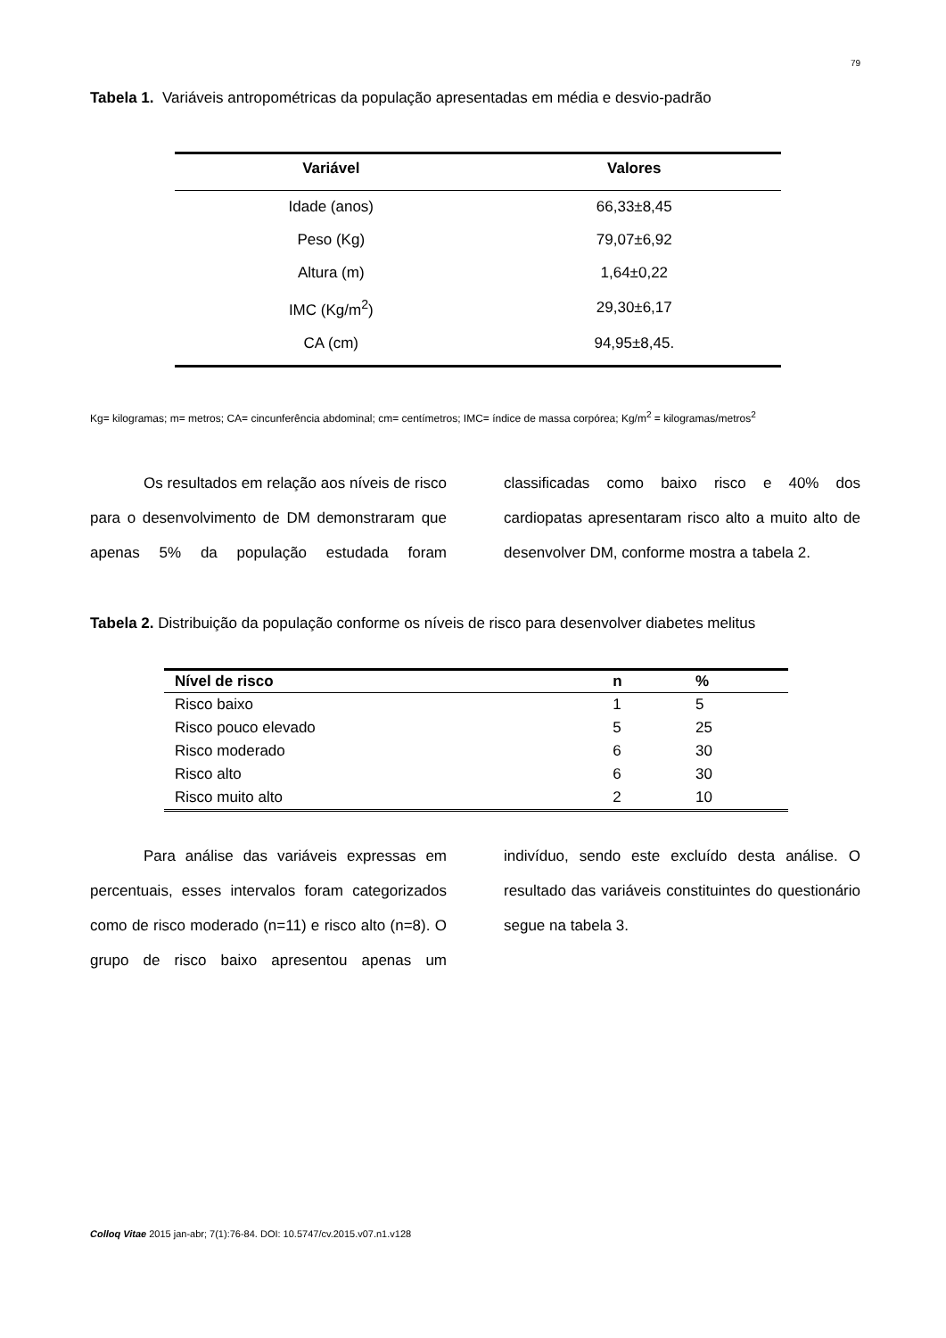79
Tabela 1. Variáveis antropométricas da população apresentadas em média e desvio-padrão
| Variável | Valores |
| --- | --- |
| Idade (anos) | 66,33±8,45 |
| Peso (Kg) | 79,07±6,92 |
| Altura (m) | 1,64±0,22 |
| IMC (Kg/m<sup>2</sup>) | 29,30±6,17 |
| CA (cm) | 94,95±8,45. |
Kg= kilogramas; m= metros; CA= cincunferência abdominal; cm= centímetros; IMC= índice de massa corpórea; Kg/m<sup>2</sup> = kilogramas/metros<sup>2</sup>
Os resultados em relação aos níveis de risco para o desenvolvimento de DM demonstraram que apenas 5% da população estudada foram classificadas como baixo risco e 40% dos cardiopatas apresentaram risco alto a muito alto de desenvolver DM, conforme mostra a tabela 2.
Tabela 2. Distribuição da população conforme os níveis de risco para desenvolver diabetes melitus
| Nível de risco | n | % |
| --- | --- | --- |
| Risco baixo | 1 | 5 |
| Risco pouco elevado | 5 | 25 |
| Risco moderado | 6 | 30 |
| Risco alto | 6 | 30 |
| Risco muito alto | 2 | 10 |
Para análise das variáveis expressas em percentuais, esses intervalos foram categorizados como de risco moderado (n=11) e risco alto (n=8). O grupo de risco baixo apresentou apenas um indivíduo, sendo este excluído desta análise. O resultado das variáveis constituintes do questionário segue na tabela 3.
Colloq Vitae 2015 jan-abr; 7(1):76-84. DOI: 10.5747/cv.2015.v07.n1.v128